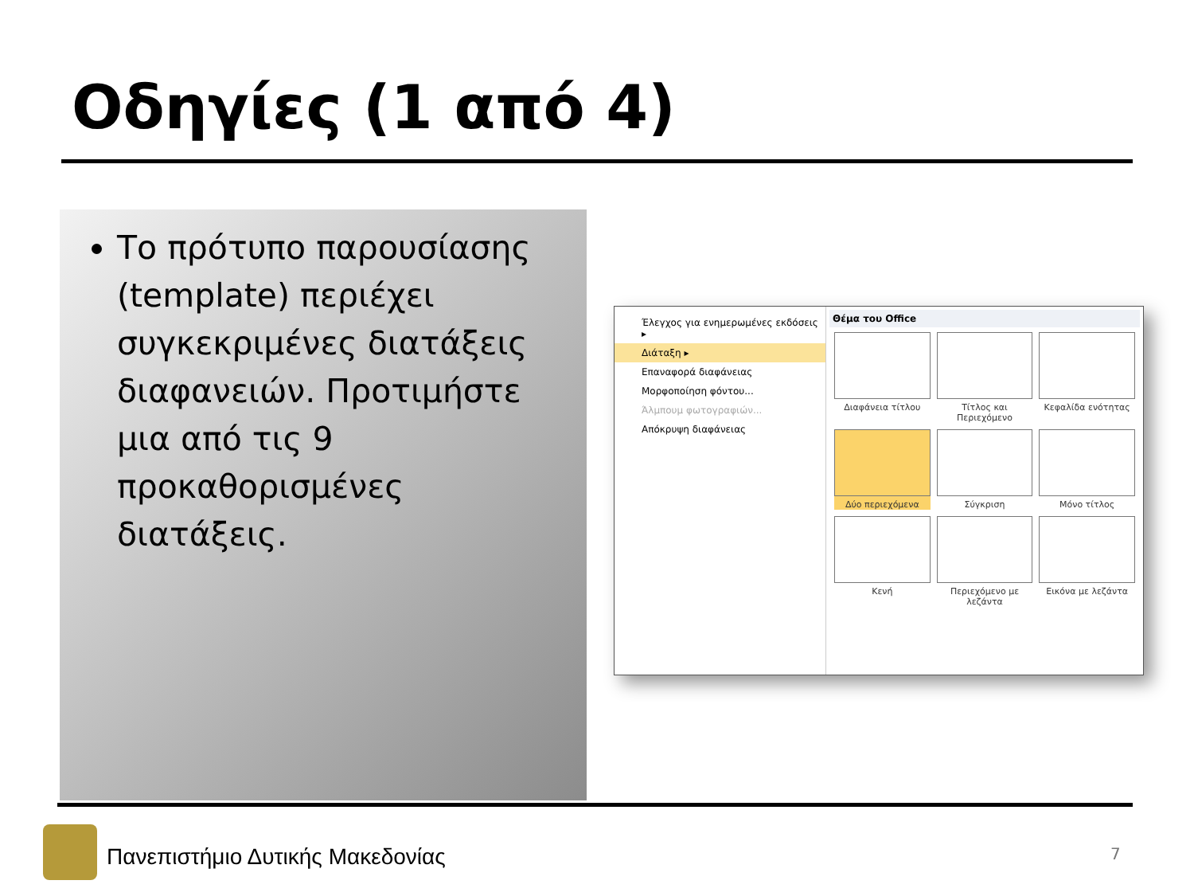Οδηγίες (1 από 4)
Το πρότυπο παρουσίασης (template) περιέχει συγκεκριμένες διατάξεις διαφανειών. Προτιμήστε μια από τις 9 προκαθορισμένες διατάξεις.
Έλεγχος για ενημερωμένες εκδόσεις ▸
Διάταξη ▸
Επαναφορά διαφάνειας
Μορφοποίηση φόντου...
Άλμπουμ φωτογραφιών...
Απόκρυψη διαφάνειας
Θέμα του Office
Διαφάνεια τίτλου
Τίτλος και Περιεχόμενο
Κεφαλίδα ενότητας
Δύο περιεχόμενα
Σύγκριση
Μόνο τίτλος
Κενή
Περιεχόμενο με λεζάντα
Εικόνα με λεζάντα
Πανεπιστήμιο Δυτικής Μακεδονίας
7